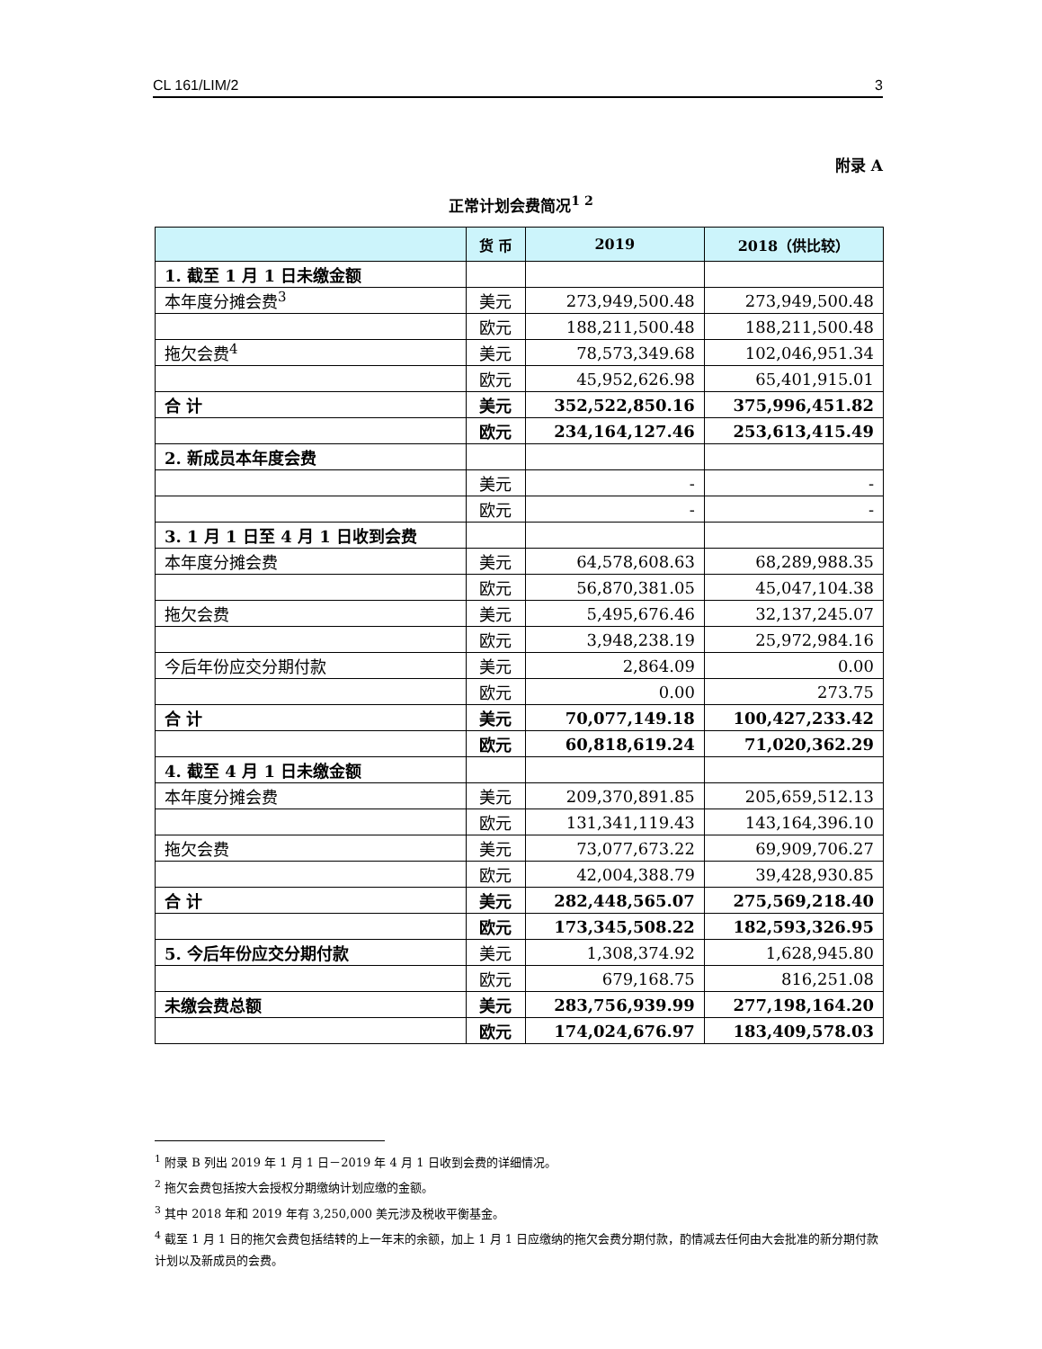CL 161/LIM/2 3
附录 A
正常计划会费简况<sup>1 2</sup>
| | 货 币 | 2019 | 2018（供比较） |
| --- | --- | --- | --- |
| 1. 截至 1 月 1 日未缴金额 | | | |
| 本年度分摊会费<sup>3</sup> | 美元 | 273,949,500.48 | 273,949,500.48 |
| | 欧元 | 188,211,500.48 | 188,211,500.48 |
| 拖欠会费<sup>4</sup> | 美元 | 78,573,349.68 | 102,046,951.34 |
| | 欧元 | 45,952,626.98 | 65,401,915.01 |
| 合 计 | 美元 | 352,522,850.16 | 375,996,451.82 |
| | 欧元 | 234,164,127.46 | 253,613,415.49 |
| 2. 新成员本年度会费 | | | |
| | 美元 | - | - |
| | 欧元 | - | - |
| 3. 1 月 1 日至 4 月 1 日收到会费 | | | |
| 本年度分摊会费 | 美元 | 64,578,608.63 | 68,289,988.35 |
| | 欧元 | 56,870,381.05 | 45,047,104.38 |
| 拖欠会费 | 美元 | 5,495,676.46 | 32,137,245.07 |
| | 欧元 | 3,948,238.19 | 25,972,984.16 |
| 今后年份应交分期付款 | 美元 | 2,864.09 | 0.00 |
| | 欧元 | 0.00 | 273.75 |
| 合 计 | 美元 | 70,077,149.18 | 100,427,233.42 |
| | 欧元 | 60,818,619.24 | 71,020,362.29 |
| 4. 截至 4 月 1 日未缴金额 | | | |
| 本年度分摊会费 | 美元 | 209,370,891.85 | 205,659,512.13 |
| | 欧元 | 131,341,119.43 | 143,164,396.10 |
| 拖欠会费 | 美元 | 73,077,673.22 | 69,909,706.27 |
| | 欧元 | 42,004,388.79 | 39,428,930.85 |
| 合 计 | 美元 | 282,448,565.07 | 275,569,218.40 |
| | 欧元 | 173,345,508.22 | 182,593,326.95 |
| 5. 今后年份应交分期付款 | 美元 | 1,308,374.92 | 1,628,945.80 |
| | 欧元 | 679,168.75 | 816,251.08 |
| 未缴会费总额 | 美元 | 283,756,939.99 | 277,198,164.20 |
| | 欧元 | 174,024,676.97 | 183,409,578.03 |
<sup>1</sup> 附录 B 列出 2019 年 1 月 1 日－2019 年 4 月 1 日收到会费的详细情况。
<sup>2</sup> 拖欠会费包括按大会授权分期缴纳计划应缴的金额。
<sup>3</sup> 其中 2018 年和 2019 年有 3,250,000 美元涉及税收平衡基金。
<sup>4</sup> 截至 1 月 1 日的拖欠会费包括结转的上一年末的余额，加上 1 月 1 日应缴纳的拖欠会费分期付款，酌情减去任何由大会批准的新分期付款计划以及新成员的会费。